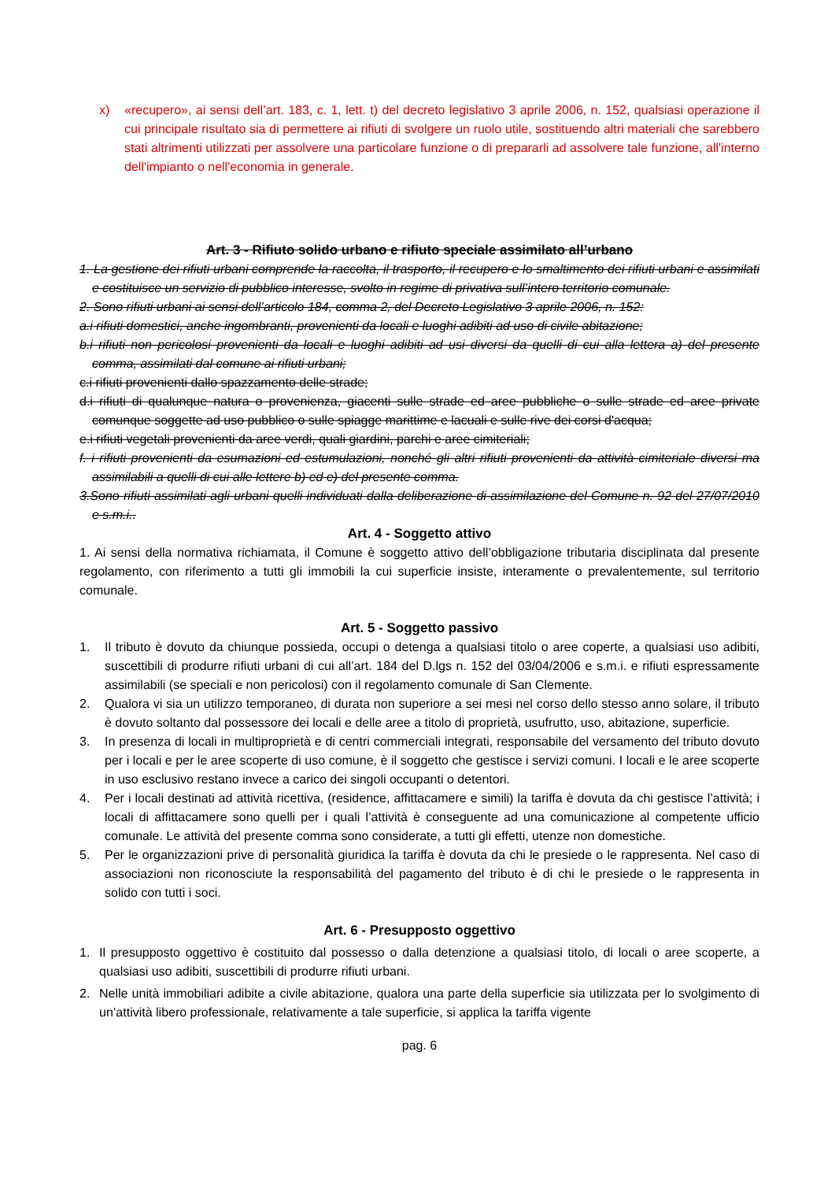x) «recupero», ai sensi dell’art. 183, c. 1, lett. t) del decreto legislativo 3 aprile 2006, n. 152, qualsiasi operazione il cui principale risultato sia di permettere ai rifiuti di svolgere un ruolo utile, sostituendo altri materiali che sarebbero stati altrimenti utilizzati per assolvere una particolare funzione o di prepararli ad assolvere tale funzione, all'interno dell'impianto o nell'economia in generale.
Art. 3 - Rifiuto solido urbano e rifiuto speciale assimilato all’urbano
1. La gestione dei rifiuti urbani comprende la raccolta, il trasporto, il recupero e lo smaltimento dei rifiuti urbani e assimilati e costituisce un servizio di pubblico interesse, svolto in regime di privativa sull’intero territorio comunale.
2. Sono rifiuti urbani ai sensi dell’articolo 184, comma 2, del Decreto Legislativo 3 aprile 2006, n. 152:
a.i rifiuti domestici, anche ingombranti, provenienti da locali e luoghi adibiti ad uso di civile abitazione;
b.i rifiuti non pericolosi provenienti da locali e luoghi adibiti ad usi diversi da quelli di cui alla lettera a) del presente comma, assimilati dal comune ai rifiuti urbani;
c.i rifiuti provenienti dallo spazzamento delle strade;
d.i rifiuti di qualunque natura o provenienza, giacenti sulle strade ed aree pubbliche o sulle strade ed aree private comunque soggette ad uso pubblico o sulle spiagge marittime e lacuali e sulle rive dei corsi d'acqua;
e.i rifiuti vegetali provenienti da aree verdi, quali giardini, parchi e aree cimiteriali;
f. i rifiuti provenienti da esumazioni ed estumulazioni, nonché gli altri rifiuti provenienti da attività cimiteriale diversi ma assimilabili a quelli di cui alle lettere b) ed e) del presente comma.
3.Sono rifiuti assimilati agli urbani quelli individuati dalla deliberazione di assimilazione del Comune n. 92 del 27/07/2010 e s.m.i..
Art. 4 - Soggetto attivo
1. Ai sensi della normativa richiamata, il Comune è soggetto attivo dell’obbligazione tributaria disciplinata dal presente regolamento, con riferimento a tutti gli immobili la cui superficie insiste, interamente o prevalentemente, sul territorio comunale.
Art. 5 - Soggetto passivo
1. Il tributo è dovuto da chiunque possieda, occupi o detenga a qualsiasi titolo o aree coperte, a qualsiasi uso adibiti, suscettibili di produrre rifiuti urbani di cui all’art. 184 del D.lgs n. 152 del 03/04/2006 e s.m.i. e rifiuti espressamente assimilabili (se speciali e non pericolosi) con il regolamento comunale di San Clemente.
2. Qualora vi sia un utilizzo temporaneo, di durata non superiore a sei mesi nel corso dello stesso anno solare, il tributo è dovuto soltanto dal possessore dei locali e delle aree a titolo di proprietà, usufrutto, uso, abitazione, superficie.
3. In presenza di locali in multiproprietà e di centri commerciali integrati, responsabile del versamento del tributo dovuto per i locali e per le aree scoperte di uso comune, è il soggetto che gestisce i servizi comuni. I locali e le aree scoperte in uso esclusivo restano invece a carico dei singoli occupanti o detentori.
4. Per i locali destinati ad attività ricettiva, (residence, affittacamere e simili) la tariffa è dovuta da chi gestisce l’attività; i locali di affittacamere sono quelli per i quali l’attività è conseguente ad una comunicazione al competente ufficio comunale. Le attività del presente comma sono considerate, a tutti gli effetti, utenze non domestiche.
5. Per le organizzazioni prive di personalità giuridica la tariffa è dovuta da chi le presiede o le rappresenta. Nel caso di associazioni non riconosciute la responsabilità del pagamento del tributo è di chi le presiede o le rappresenta in solido con tutti i soci.
Art. 6 - Presupposto oggettivo
1. Il presupposto oggettivo è costituito dal possesso o dalla detenzione a qualsiasi titolo, di locali o aree scoperte, a qualsiasi uso adibiti, suscettibili di produrre rifiuti urbani.
2. Nelle unità immobiliari adibite a civile abitazione, qualora una parte della superficie sia utilizzata per lo svolgimento di un’attività libero professionale, relativamente a tale superficie, si applica la tariffa vigente
pag. 6